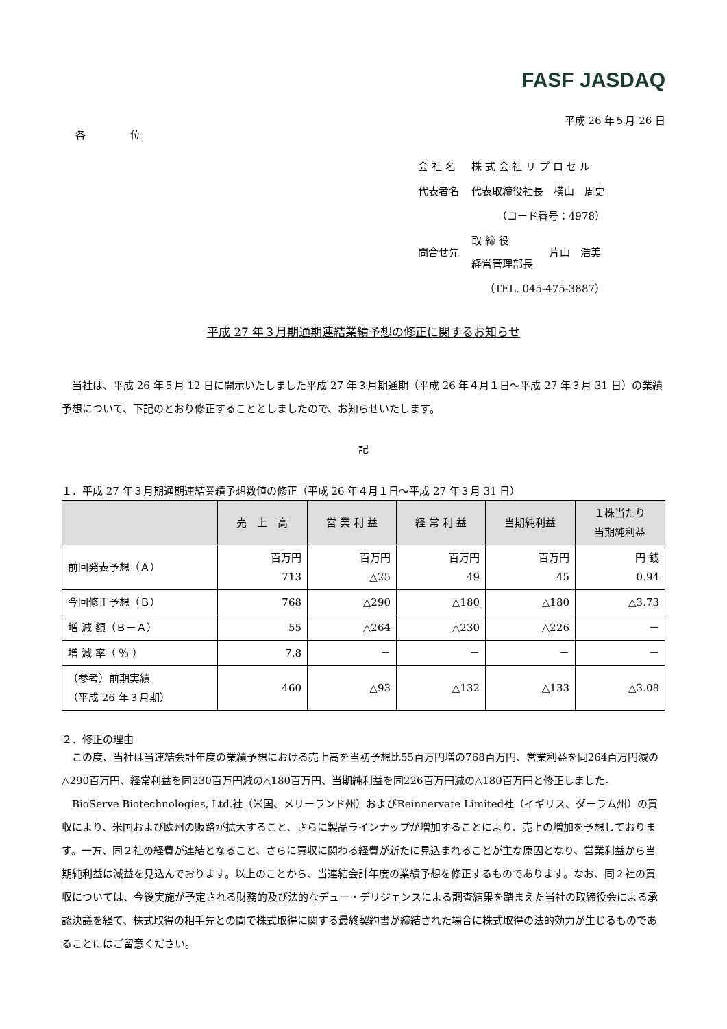FASF JASDAQ
平成 26 年５月 26 日
各 位
| 会 社 名 | 株 式 会 社 リ プ ロ セ ル | |
| 代表者名 | 代表取締役社長 横山 周史 | |
| | （コード番号：4978） | |
| 問合せ先 | 取 締 役 経営管理部長 | 片山 浩美 |
| | （TEL. 045-475-3887） | |
平成 27 年３月期通期連結業績予想の修正に関するお知らせ
当社は、平成 26 年５月 12 日に開示いたしました平成 27 年３月期通期（平成 26 年４月１日～平成 27 年３月 31 日）の業績予想について、下記のとおり修正することとしましたので、お知らせいたします。
記
１．平成 27 年３月期通期連結業績予想数値の修正（平成 26 年４月１日～平成 27 年３月 31 日）
| | 売 上 高 | 営 業 利 益 | 経 常 利 益 | 当期純利益 | １株当たり 当期純利益 |
| --- | --- | --- | --- | --- | --- |
| 前回発表予想（Ａ） | 百万円 713 | 百万円 △25 | 百万円 49 | 百万円 45 | 円 銭 0.94 |
| 今回修正予想（Ｂ） | 768 | △290 | △180 | △180 | △3.73 |
| 増 減 額（Ｂ－Ａ） | 55 | △264 | △230 | △226 | － |
| 増 減 率（ ％ ） | 7.8 | － | － | － | － |
| （参考）前期実績 （平成 26 年３月期） | 460 | △93 | △132 | △133 | △3.08 |
２．修正の理由
この度、当社は当連結会計年度の業績予想における売上高を当初予想比55百万円増の768百万円、営業利益を同264百万円減の△290百万円、経常利益を同230百万円減の△180百万円、当期純利益を同226百万円減の△180百万円と修正しました。
BioServe Biotechnologies, Ltd.社（米国、メリーランド州）およびReinnervate Limited社（イギリス、ダーラム州）の買収により、米国および欧州の販路が拡大すること、さらに製品ラインナップが増加することにより、売上の増加を予想しております。一方、同２社の経費が連結となること、さらに買収に関わる経費が新たに見込まれることが主な原因となり、営業利益から当期純利益は減益を見込んでおります。以上のことから、当連結会計年度の業績予想を修正するものであります。なお、同２社の買収については、今後実施が予定される財務的及び法的なデュー・デリジェンスによる調査結果を踏まえた当社の取締役会による承認決議を経て、株式取得の相手先との間で株式取得に関する最終契約書が締結された場合に株式取得の法的効力が生じるものであることにはご留意ください。